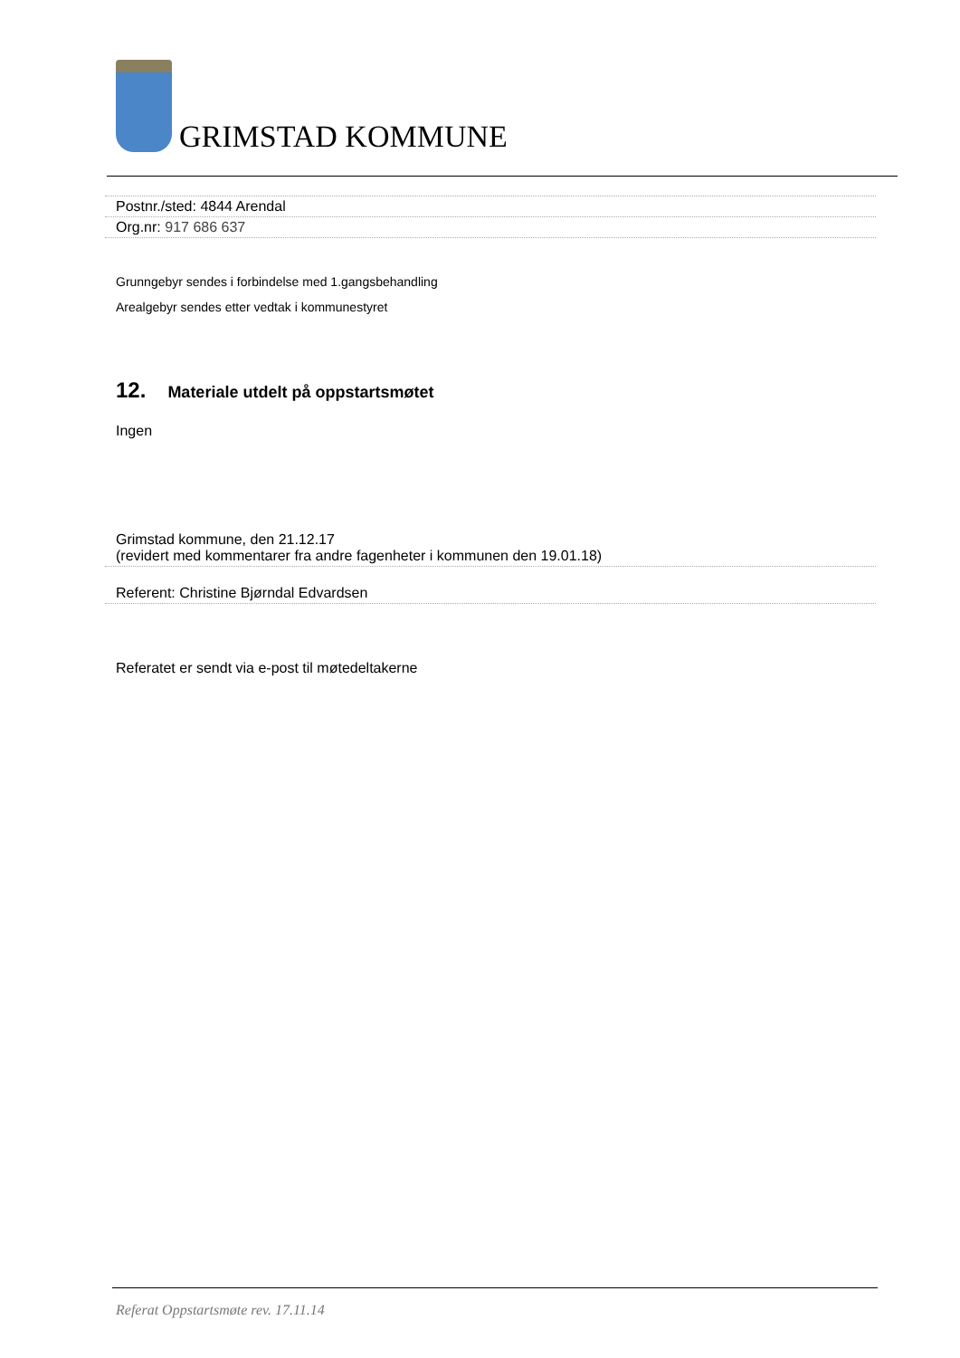GRIMSTAD KOMMUNE
Postnr./sted: 4844 Arendal
Org.nr: 917 686 637
Grunngebyr sendes i forbindelse med 1.gangsbehandling
Arealgebyr sendes etter vedtak i kommunestyret
12. Materiale utdelt på oppstartsmøtet
Ingen
Grimstad kommune, den 21.12.17
(revidert med kommentarer fra andre fagenheter i kommunen den 19.01.18)
Referent: Christine Bjørndal Edvardsen
Referatet er sendt via e-post til møtedeltakerne
Referat Oppstartsmøte rev. 17.11.14